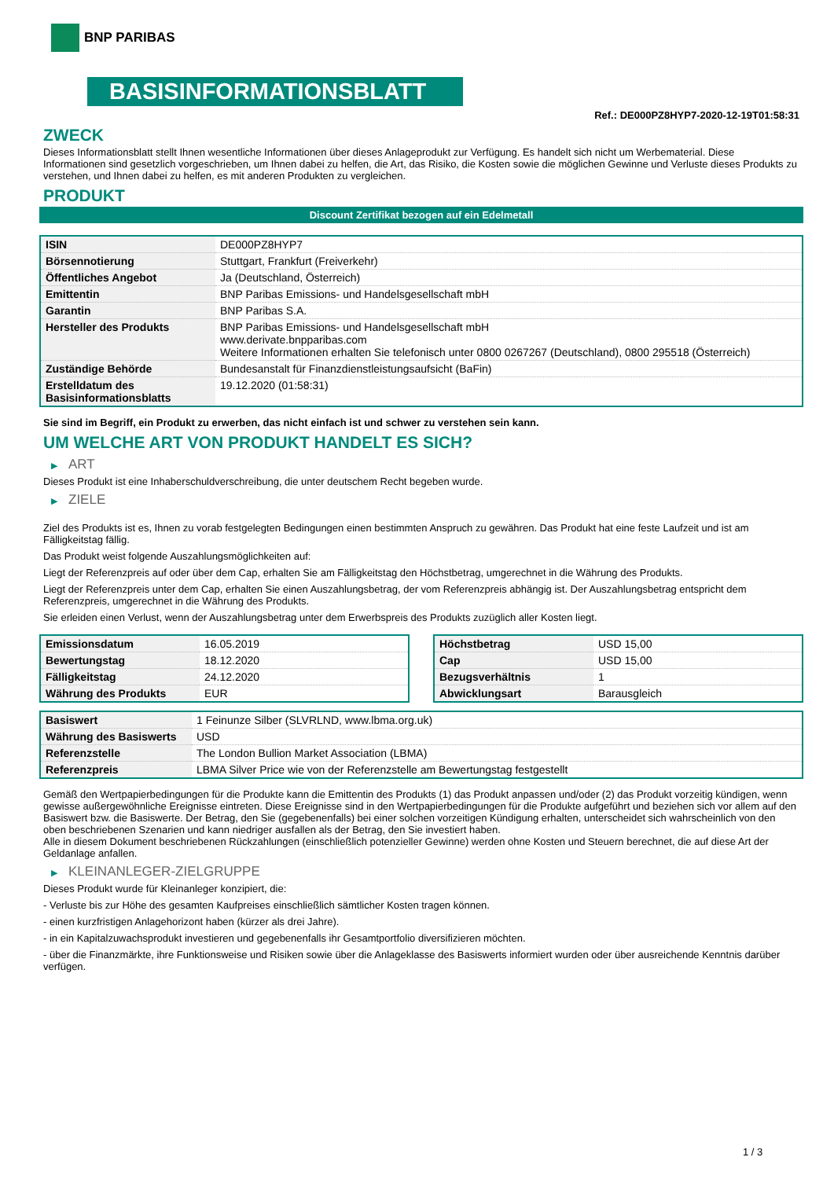BNP PARIBAS
BASISINFORMATIONSBLATT
Ref.: DE000PZ8HYP7-2020-12-19T01:58:31
ZWECK
Dieses Informationsblatt stellt Ihnen wesentliche Informationen über dieses Anlageprodukt zur Verfügung. Es handelt sich nicht um Werbematerial. Diese Informationen sind gesetzlich vorgeschrieben, um Ihnen dabei zu helfen, die Art, das Risiko, die Kosten sowie die möglichen Gewinne und Verluste dieses Produkts zu verstehen, und Ihnen dabei zu helfen, es mit anderen Produkten zu vergleichen.
PRODUKT
Discount Zertifikat bezogen auf ein Edelmetall
| ISIN | DE000PZ8HYP7 |
| Börsennotierung | Stuttgart, Frankfurt (Freiverkehr) |
| Öffentliches Angebot | Ja (Deutschland, Österreich) |
| Emittentin | BNP Paribas Emissions- und Handelsgesellschaft mbH |
| Garantin | BNP Paribas S.A. |
| Hersteller des Produkts | BNP Paribas Emissions- und Handelsgesellschaft mbH www.derivate.bnpparibas.com Weitere Informationen erhalten Sie telefonisch unter 0800 0267267 (Deutschland), 0800 295518 (Österreich) |
| Zuständige Behörde | Bundesanstalt für Finanzdienstleistungsaufsicht (BaFin) |
| Erstelldatum des Basisinformationsblatts | 19.12.2020 (01:58:31) |
Sie sind im Begriff, ein Produkt zu erwerben, das nicht einfach ist und schwer zu verstehen sein kann.
UM WELCHE ART VON PRODUKT HANDELT ES SICH?
▶ ART
Dieses Produkt ist eine Inhaberschuldverschreibung, die unter deutschem Recht begeben wurde.
▶ ZIELE
Ziel des Produkts ist es, Ihnen zu vorab festgelegten Bedingungen einen bestimmten Anspruch zu gewähren. Das Produkt hat eine feste Laufzeit und ist am Fälligkeitstag fällig.
Das Produkt weist folgende Auszahlungsmöglichkeiten auf:
Liegt der Referenzpreis auf oder über dem Cap, erhalten Sie am Fälligkeitstag den Höchstbetrag, umgerechnet in die Währung des Produkts.
Liegt der Referenzpreis unter dem Cap, erhalten Sie einen Auszahlungsbetrag, der vom Referenzpreis abhängig ist. Der Auszahlungsbetrag entspricht dem Referenzpreis, umgerechnet in die Währung des Produkts.
Sie erleiden einen Verlust, wenn der Auszahlungsbetrag unter dem Erwerbspreis des Produkts zuzüglich aller Kosten liegt.
| Emissionsdatum | 16.05.2019 |
| Bewertungstag | 18.12.2020 |
| Fälligkeitstag | 24.12.2020 |
| Währung des Produkts | EUR |
| Höchstbetrag | USD 15,00 |
| Cap | USD 15,00 |
| Bezugsverhältnis | 1 |
| Abwicklungsart | Barausgleich |
| Basiswert | 1 Feinunze Silber (SLVRLND, www.lbma.org.uk) |
| Währung des Basiswerts | USD |
| Referenzstelle | The London Bullion Market Association (LBMA) |
| Referenzpreis | LBMA Silver Price wie von der Referenzstelle am Bewertungstag festgestellt |
Gemäß den Wertpapierbedingungen für die Produkte kann die Emittentin des Produkts (1) das Produkt anpassen und/oder (2) das Produkt vorzeitig kündigen, wenn gewisse außergewöhnliche Ereignisse eintreten. Diese Ereignisse sind in den Wertpapierbedingungen für die Produkte aufgeführt und beziehen sich vor allem auf den Basiswert bzw. die Basiswerte. Der Betrag, den Sie (gegebenenfalls) bei einer solchen vorzeitigen Kündigung erhalten, unterscheidet sich wahrscheinlich von den oben beschriebenen Szenarien und kann niedriger ausfallen als der Betrag, den Sie investiert haben.
Alle in diesem Dokument beschriebenen Rückzahlungen (einschließlich potenzieller Gewinne) werden ohne Kosten und Steuern berechnet, die auf diese Art der Geldanlage anfallen.
▶ KLEINANLEGER-ZIELGRUPPE
Dieses Produkt wurde für Kleinanleger konzipiert, die:
- Verluste bis zur Höhe des gesamten Kaufpreises einschließlich sämtlicher Kosten tragen können.
- einen kurzfristigen Anlagehorizont haben (kürzer als drei Jahre).
- in ein Kapitalzuwachsprodukt investieren und gegebenenfalls ihr Gesamtportfolio diversifizieren möchten.
- über die Finanzmärkte, ihre Funktionsweise und Risiken sowie über die Anlageklasse des Basiswerts informiert wurden oder über ausreichende Kenntnis darüber verfügen.
1 / 3